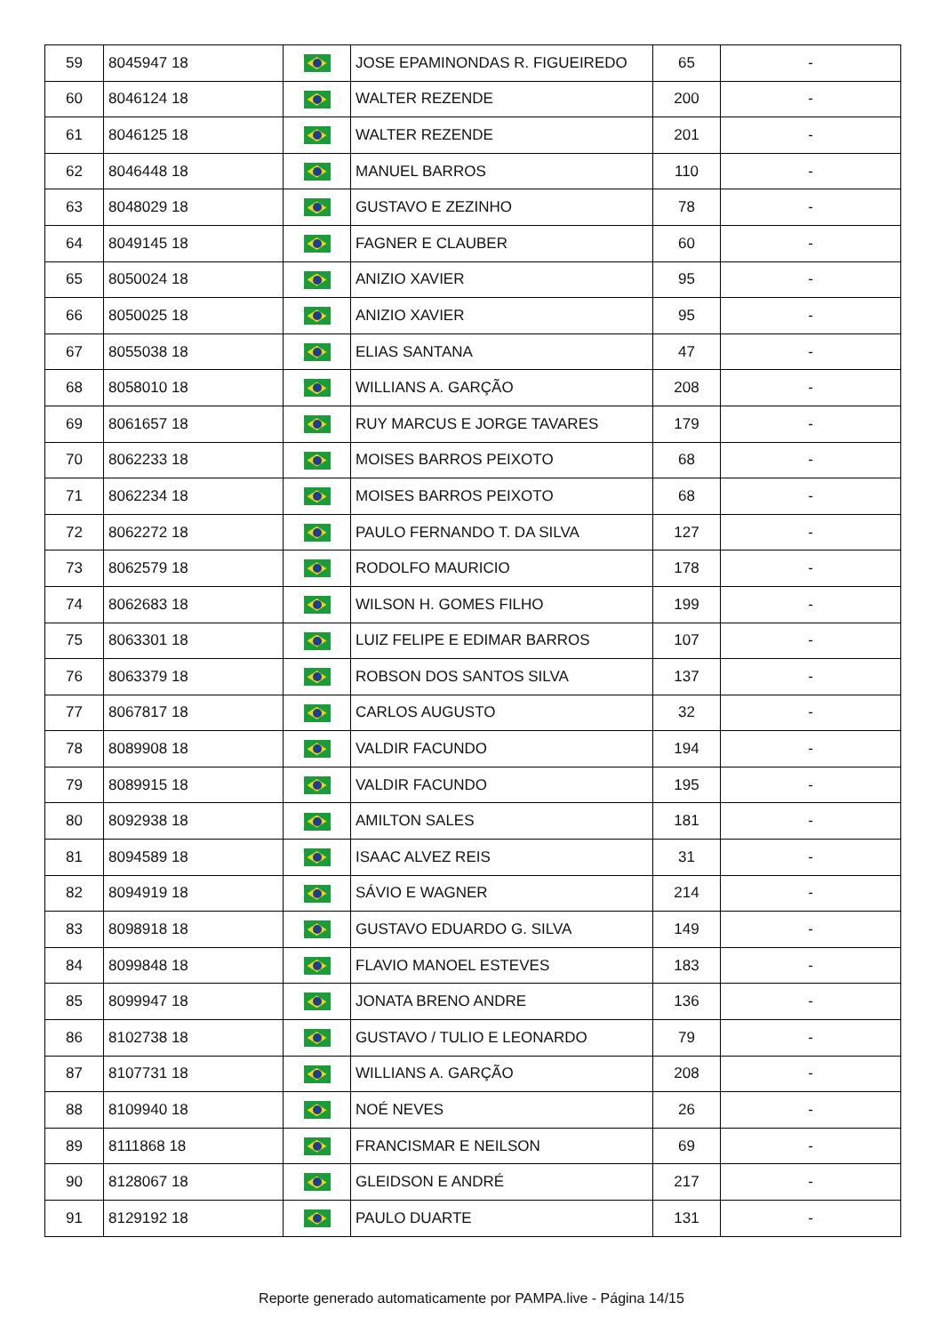| 59 | 8045947 18 | | JOSE EPAMINONDAS R. FIGUEIREDO | 65 | - |
| 60 | 8046124 18 | | WALTER REZENDE | 200 | - |
| 61 | 8046125 18 | | WALTER REZENDE | 201 | - |
| 62 | 8046448 18 | | MANUEL BARROS | 110 | - |
| 63 | 8048029 18 | | GUSTAVO E ZEZINHO | 78 | - |
| 64 | 8049145 18 | | FAGNER E CLAUBER | 60 | - |
| 65 | 8050024 18 | | ANIZIO XAVIER | 95 | - |
| 66 | 8050025 18 | | ANIZIO XAVIER | 95 | - |
| 67 | 8055038 18 | | ELIAS SANTANA | 47 | - |
| 68 | 8058010 18 | | WILLIANS A. GARÇÃO | 208 | - |
| 69 | 8061657 18 | | RUY MARCUS E JORGE TAVARES | 179 | - |
| 70 | 8062233 18 | | MOISES BARROS PEIXOTO | 68 | - |
| 71 | 8062234 18 | | MOISES BARROS PEIXOTO | 68 | - |
| 72 | 8062272 18 | | PAULO FERNANDO T. DA SILVA | 127 | - |
| 73 | 8062579 18 | | RODOLFO MAURICIO | 178 | - |
| 74 | 8062683 18 | | WILSON H. GOMES FILHO | 199 | - |
| 75 | 8063301 18 | | LUIZ FELIPE E EDIMAR BARROS | 107 | - |
| 76 | 8063379 18 | | ROBSON DOS SANTOS SILVA | 137 | - |
| 77 | 8067817 18 | | CARLOS AUGUSTO | 32 | - |
| 78 | 8089908 18 | | VALDIR FACUNDO | 194 | - |
| 79 | 8089915 18 | | VALDIR FACUNDO | 195 | - |
| 80 | 8092938 18 | | AMILTON SALES | 181 | - |
| 81 | 8094589 18 | | ISAAC ALVEZ REIS | 31 | - |
| 82 | 8094919 18 | | SÁVIO E WAGNER | 214 | - |
| 83 | 8098918 18 | | GUSTAVO EDUARDO G. SILVA | 149 | - |
| 84 | 8099848 18 | | FLAVIO MANOEL ESTEVES | 183 | - |
| 85 | 8099947 18 | | JONATA BRENO ANDRE | 136 | - |
| 86 | 8102738 18 | | GUSTAVO / TULIO E LEONARDO | 79 | - |
| 87 | 8107731 18 | | WILLIANS A. GARÇÃO | 208 | - |
| 88 | 8109940 18 | | NOÉ NEVES | 26 | - |
| 89 | 8111868 18 | | FRANCISMAR E NEILSON | 69 | - |
| 90 | 8128067 18 | | GLEIDSON E ANDRÉ | 217 | - |
| 91 | 8129192 18 | | PAULO DUARTE | 131 | - |
Reporte generado automaticamente por PAMPA.live - Página 14/15